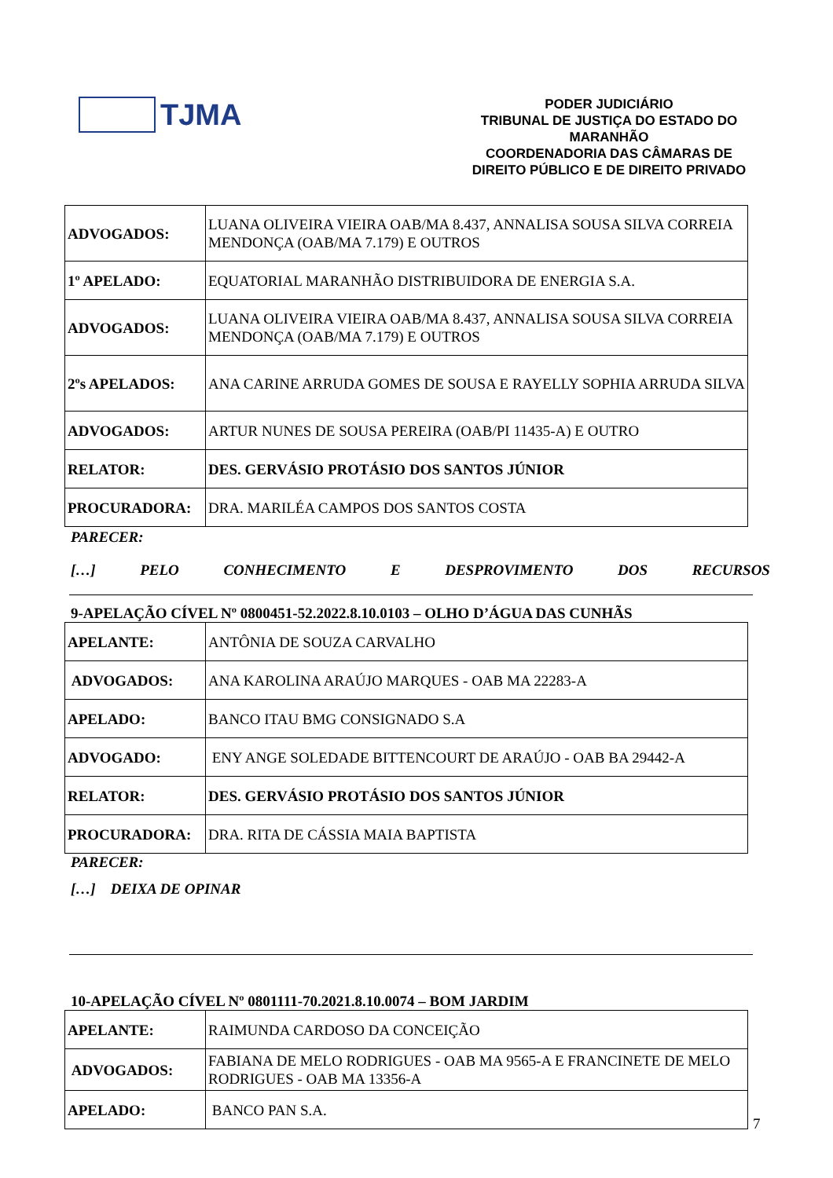TJMA
PODER JUDICIÁRIO
TRIBUNAL DE JUSTIÇA DO ESTADO DO MARANHÃO
COORDENADORIA DAS CÂMARAS DE DIREITO PÚBLICO E DE DIREITO PRIVADO
| ADVOGADOS: | LUANA OLIVEIRA VIEIRA OAB/MA 8.437, ANNALISA SOUSA SILVA CORREIA MENDONÇA (OAB/MA 7.179) E OUTROS |
| 1º APELADO: | EQUATORIAL MARANHÃO DISTRIBUIDORA DE ENERGIA S.A. |
| ADVOGADOS: | LUANA OLIVEIRA VIEIRA OAB/MA 8.437, ANNALISA SOUSA SILVA CORREIA MENDONÇA (OAB/MA 7.179) E OUTROS |
| 2ºs APELADOS: | ANA CARINE ARRUDA GOMES DE SOUSA E RAYELLY SOPHIA ARRUDA SILVA |
| ADVOGADOS: | ARTUR NUNES DE SOUSA PEREIRA (OAB/PI 11435-A) E OUTRO |
| RELATOR: | DES. GERVÁSIO PROTÁSIO DOS SANTOS JÚNIOR |
| PROCURADORA: | DRA. MARILÉA CAMPOS DOS SANTOS COSTA |
PARECER:
[…] PELO CONHECIMENTO E DESPROVIMENTO DOS RECURSOS
9-APELAÇÃO CÍVEL Nº 0800451-52.2022.8.10.0103 – OLHO D’ÁGUA DAS CUNHÃS
| APELANTE: | ANTÔNIA DE SOUZA CARVALHO |
| ADVOGADOS: | ANA KAROLINA ARAÚJO MARQUES - OAB MA 22283-A |
| APELADO: | BANCO ITAU BMG CONSIGNADO S.A |
| ADVOGADO: | ENY ANGE SOLEDADE BITTENCOURT DE ARAÚJO - OAB BA 29442-A |
| RELATOR: | DES. GERVÁSIO PROTÁSIO DOS SANTOS JÚNIOR |
| PROCURADORA: | DRA. RITA DE CÁSSIA MAIA BAPTISTA |
PARECER:
[…] DEIXA DE OPINAR
10-APELAÇÃO CÍVEL Nº 0801111-70.2021.8.10.0074 – BOM JARDIM
| APELANTE: | RAIMUNDA CARDOSO DA CONCEIÇÃO |
| ADVOGADOS: | FABIANA DE MELO RODRIGUES - OAB MA 9565-A E FRANCINETE DE MELO RODRIGUES - OAB MA 13356-A |
| APELADO: | BANCO PAN S.A. |
7